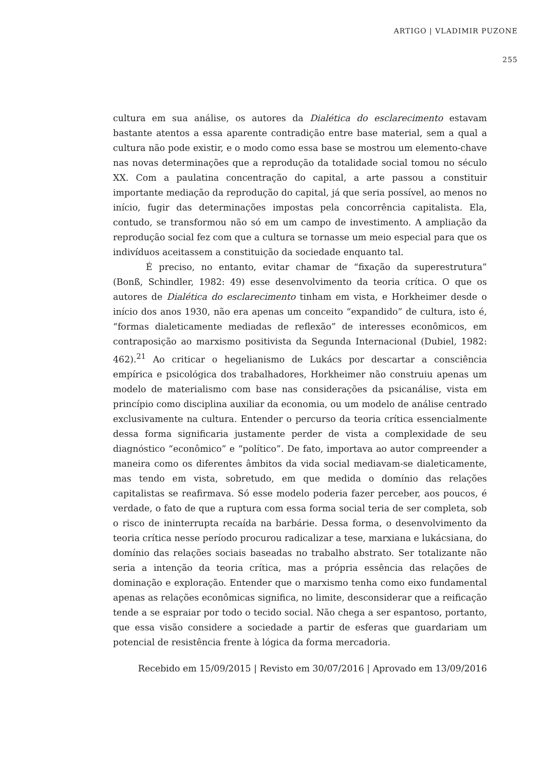ARTIGO | VLADIMIR PUZONE
255
cultura em sua análise, os autores da Dialética do esclarecimento estavam bastante atentos a essa aparente contradição entre base material, sem a qual a cultura não pode existir, e o modo como essa base se mostrou um elemento-chave nas novas determinações que a reprodução da totalidade social tomou no século XX. Com a paulatina concentração do capital, a arte passou a constituir importante mediação da reprodução do capital, já que seria possível, ao menos no início, fugir das determinações impostas pela concorrência capitalista. Ela, contudo, se transformou não só em um campo de investimento. A ampliação da reprodução social fez com que a cultura se tornasse um meio especial para que os indivíduos aceitassem a constituição da sociedade enquanto tal.
É preciso, no entanto, evitar chamar de “fixação da superestrutura” (Bonß, Schindler, 1982: 49) esse desenvolvimento da teoria crítica. O que os autores de Dialética do esclarecimento tinham em vista, e Horkheimer desde o início dos anos 1930, não era apenas um conceito “expandido” de cultura, isto é, “formas dialeticamente mediadas de reflexão” de interesses econômicos, em contraposição ao marxismo positivista da Segunda Internacional (Dubiel, 1982: 462).<sup>21</sup> Ao criticar o hegelianismo de Lukács por descartar a consciência empírica e psicológica dos trabalhadores, Horkheimer não construiu apenas um modelo de materialismo com base nas considerações da psicanálise, vista em princípio como disciplina auxiliar da economia, ou um modelo de análise centrado exclusivamente na cultura. Entender o percurso da teoria crítica essencialmente dessa forma significaria justamente perder de vista a complexidade de seu diagnóstico “econômico” e “político”. De fato, importava ao autor compreender a maneira como os diferentes âmbitos da vida social mediavam-se dialeticamente, mas tendo em vista, sobretudo, em que medida o domínio das relações capitalistas se reafirmava. Só esse modelo poderia fazer perceber, aos poucos, é verdade, o fato de que a ruptura com essa forma social teria de ser completa, sob o risco de ininterrupta recaída na barbárie. Dessa forma, o desenvolvimento da teoria crítica nesse período procurou radicalizar a tese, marxiana e lukácsiana, do domínio das relações sociais baseadas no trabalho abstrato. Ser totalizante não seria a intenção da teoria crítica, mas a própria essência das relações de dominação e exploração. Entender que o marxismo tenha como eixo fundamental apenas as relações econômicas significa, no limite, desconsiderar que a reificação tende a se espraiar por todo o tecido social. Não chega a ser espantoso, portanto, que essa visão considere a sociedade a partir de esferas que guardariam um potencial de resistência frente à lógica da forma mercadoria.
Recebido em 15/09/2015 | Revisto em 30/07/2016 | Aprovado em 13/09/2016